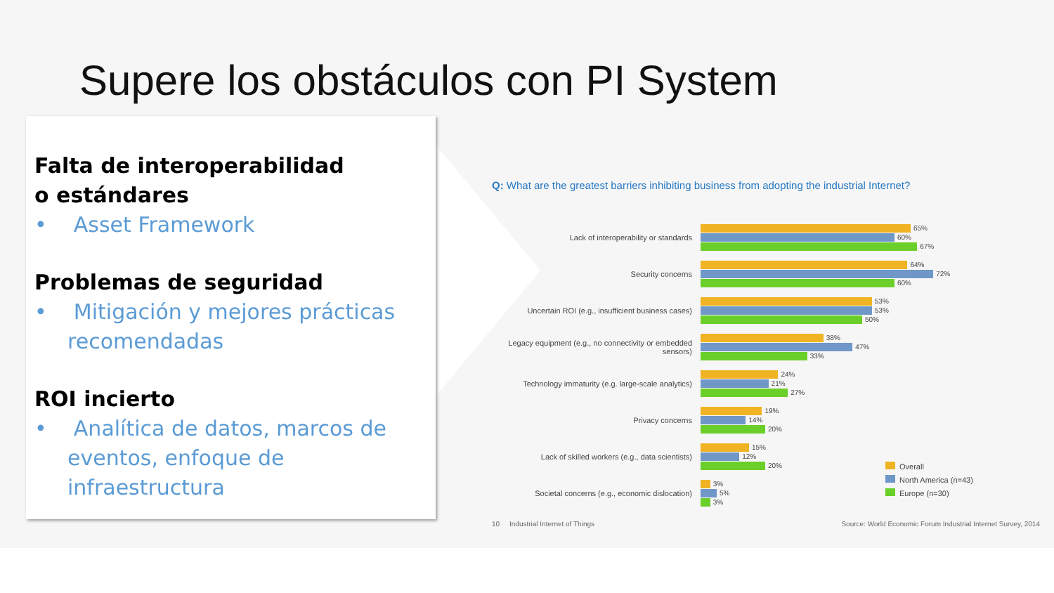Supere los obstáculos con PI System
Falta de interoperabilidad
o estándares
• Asset Framework
Problemas de seguridad
• Mitigación y mejores prácticas recomendadas
ROI incierto
• Analítica de datos, marcos de eventos, enfoque de infraestructura
Q: What are the greatest barriers inhibiting business from adopting the industrial Internet?
Lack of interoperability or standards
65%
60%
67%
Security concerns
64%
72%
60%
Uncertain ROI (e.g., insufficient business cases)
53%
53%
50%
Legacy equipment (e.g., no connectivity or embedded sensors)
38%
47%
33%
Technology immaturity (e.g. large-scale analytics)
24%
21%
27%
Privacy concerns
19%
14%
20%
Lack of skilled workers (e.g., data scientists)
15%
12%
20%
Societal concerns (e.g., economic dislocation)
3%
5%
3%
Overall
North America (n=43)
Europe (n=30)
10 Industrial Internet of Things Source: World Economic Forum Industrial Internet Survey, 2014